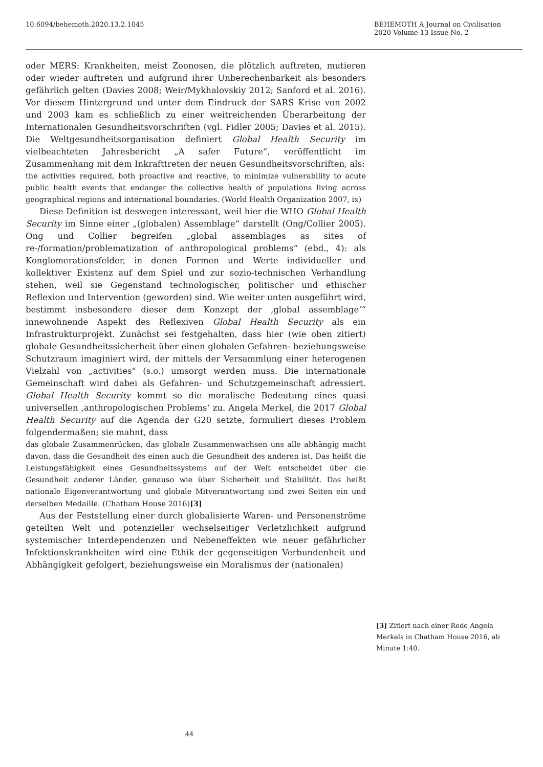10.6094/behemoth.2020.13.2.1045
BEHEMOTH A Journal on Civilisation
2020 Volume 13 Issue No. 2
oder MERS: Krankheiten, meist Zoonosen, die plötzlich auftreten, mutieren oder wieder auftreten und aufgrund ihrer Unberechenbarkeit als besonders gefährlich gelten (Davies 2008; Weir/Mykhalovskiy 2012; Sanford et al. 2016). Vor diesem Hintergrund und unter dem Eindruck der SARS Krise von 2002 und 2003 kam es schließlich zu einer weitreichenden Überarbeitung der Internationalen Gesundheitsvorschriften (vgl. Fidler 2005; Davies et al. 2015). Die Weltgesundheitsorganisation definiert Global Health Security im vielbeachteten Jahresbericht „A safer Future“, veröffentlicht im Zusammenhang mit dem Inkrafttreten der neuen Gesundheitsvorschriften, als:
the activities required, both proactive and reactive, to minimize vulnerability to acute public health events that endanger the collective health of populations living across geographical regions and international boundaries. (World Health Organization 2007, ix)
Diese Definition ist deswegen interessant, weil hier die WHO Global Health Security im Sinne einer „(globalen) Assemblage“ darstellt (Ong/Collier 2005). Ong und Collier begreifen „global assemblages as sites of re-/formation/problematization of anthropological problems“ (ebd., 4): als Konglomerationsfelder, in denen Formen und Werte individueller und kollektiver Existenz auf dem Spiel und zur sozio-technischen Verhandlung stehen, weil sie Gegenstand technologischer, politischer und ethischer Reflexion und Intervention (geworden) sind. Wie weiter unten ausgeführt wird, bestimmt insbesondere dieser dem Konzept der ‚global assemblage‘“ innewohnende Aspekt des Reflexiven Global Health Security als ein Infrastrukturprojekt. Zunächst sei festgehalten, dass hier (wie oben zitiert) globale Gesundheitssicherheit über einen globalen Gefahren- beziehungsweise Schutzraum imaginiert wird, der mittels der Versammlung einer heterogenen Vielzahl von „activities“ (s.o.) umsorgt werden muss. Die internationale Gemeinschaft wird dabei als Gefahren- und Schutzgemeinschaft adressiert. Global Health Security kommt so die moralische Bedeutung eines quasi universellen ‚anthropologischen Problems‘ zu. Angela Merkel, die 2017 Global Health Security auf die Agenda der G20 setzte, formuliert dieses Problem folgendermaßen; sie mahnt, dass
das globale Zusammenrücken, das globale Zusammenwachsen uns alle abhängig macht davon, dass die Gesundheit des einen auch die Gesundheit des anderen ist. Das heißt die Leistungsfähigkeit eines Gesundheitssystems auf der Welt entscheidet über die Gesundheit anderer Länder, genauso wie über Sicherheit und Stabilität. Das heißt nationale Eigenverantwortung und globale Mitverantwortung sind zwei Seiten ein und derselben Medaille. (Chatham House 2016)[3]
Aus der Feststellung einer durch globalisierte Waren- und Personenströme geteilten Welt und potenzieller wechselseitiger Verletzlichkeit aufgrund systemischer Interdependenzen und Nebeneffekten wie neuer gefährlicher Infektionskrankheiten wird eine Ethik der gegenseitigen Verbundenheit und Abhängigkeit gefolgert, beziehungsweise ein Moralismus der (nationalen)
[3] Zitiert nach einer Rede Angela Merkels in Chatham House 2016, ab Minute 1:40.
44